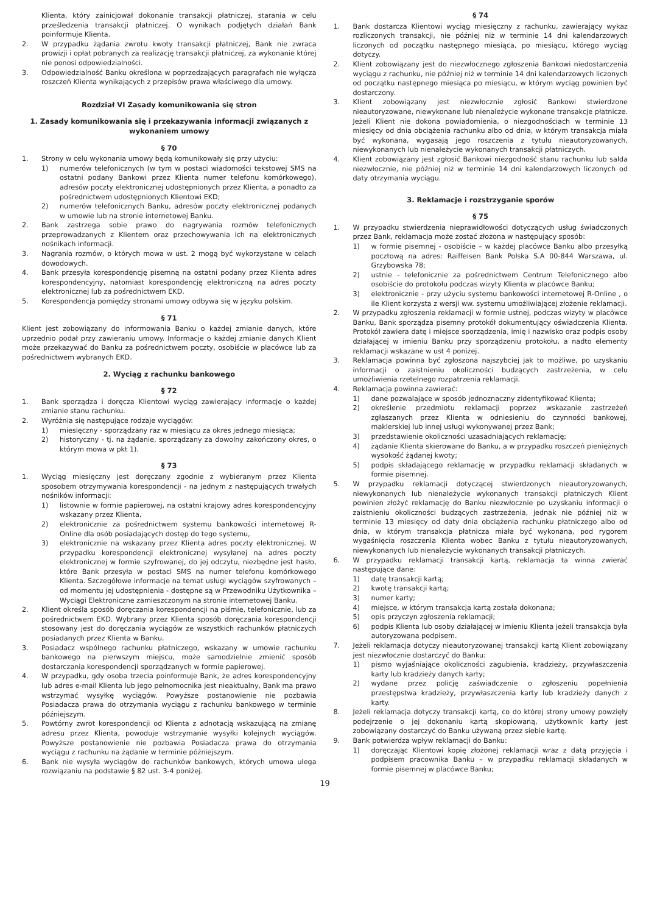Klienta, który zainicjował dokonanie transakcji płatniczej, starania w celu prześledzenia transakcji płatniczej. O wynikach podjętych działań Bank poinformuje Klienta.
2. W przypadku żądania zwrotu kwoty transakcji płatniczej, Bank nie zwraca prowizji i opłat pobranych za realizację transakcji płatniczej, za wykonanie której nie ponosi odpowiedzialności.
3. Odpowiedzialność Banku określona w poprzedzających paragrafach nie wyłącza roszczeń Klienta wynikających z przepisów prawa właściwego dla umowy.
Rozdział VI Zasady komunikowania się stron
1. Zasady komunikowania się i przekazywania informacji związanych z wykonaniem umowy
§ 70
1. Strony w celu wykonania umowy będą komunikowały się przy użyciu:
1) numerów telefonicznych (w tym w postaci wiadomości tekstowej SMS na ostatni podany Bankowi przez Klienta numer telefonu komórkowego), adresów poczty elektronicznej udostępnionych przez Klienta, a ponadto za pośrednictwem udostępnionych Klientowi EKD;
2) numerów telefonicznych Banku, adresów poczty elektronicznej podanych w umowie lub na stronie internetowej Banku.
2. Bank zastrzega sobie prawo do nagrywania rozmów telefonicznych przeprowadzanych z Klientem oraz przechowywania ich na elektronicznych nośnikach informacji.
3. Nagrania rozmów, o których mowa w ust. 2 mogą być wykorzystane w celach dowodowych.
4. Bank przesyła korespondencję pisemną na ostatni podany przez Klienta adres korespondencyjny, natomiast korespondencję elektroniczną na adres poczty elektronicznej lub za pośrednictwem EKD.
5. Korespondencja pomiędzy stronami umowy odbywa się w języku polskim.
§ 71
Klient jest zobowiązany do informowania Banku o każdej zmianie danych, które uprzednio podał przy zawieraniu umowy. Informacje o każdej zmianie danych Klient może przekazywać do Banku za pośrednictwem poczty, osobiście w placówce lub za pośrednictwem wybranych EKD.
2. Wyciąg z rachunku bankowego
§ 72
1. Bank sporządza i doręcza Klientowi wyciąg zawierający informacje o każdej zmianie stanu rachunku.
2. Wyróżnia się następujące rodzaje wyciągów:
1) miesięczny - sporządzany raz w miesiącu za okres jednego miesiąca;
2) historyczny - tj. na żądanie, sporządzany za dowolny zakończony okres, o którym mowa w pkt 1).
§ 73
1. Wyciąg miesięczny jest doręczany zgodnie z wybieranym przez Klienta sposobem otrzymywania korespondencji - na jednym z następujących trwałych nośników informacji:
1) listownie w formie papierowej, na ostatni krajowy adres korespondencyjny wskazany przez Klienta,
2) elektronicznie za pośrednictwem systemu bankowości internetowej R-Online dla osób posiadających dostęp do tego systemu,
3) elektronicznie na wskazany przez Klienta adres poczty elektronicznej. W przypadku korespondencji elektronicznej wysyłanej na adres poczty elektronicznej w formie szyfrowanej, do jej odczytu, niezbędne jest hasło, które Bank przesyła w postaci SMS na numer telefonu komórkowego Klienta. Szczegółowe informacje na temat usługi wyciągów szyfrowanych – od momentu jej udostępnienia - dostępne są w Przewodniku Użytkownika – Wyciągi Elektroniczne zamieszczonym na stronie internetowej Banku.
2. Klient określa sposób doręczania korespondencji na piśmie, telefonicznie, lub za pośrednictwem EKD. Wybrany przez Klienta sposób doręczania korespondencji stosowany jest do doręczania wyciągów ze wszystkich rachunków płatniczych posiadanych przez Klienta w Banku.
3. Posiadacz wspólnego rachunku płatniczego, wskazany w umowie rachunku bankowego na pierwszym miejscu, może samodzielnie zmienić sposób dostarczania korespondencji sporządzanych w formie papierowej.
4. W przypadku, gdy osoba trzecia poinformuje Bank, że adres korespondencyjny lub adres e-mail Klienta lub jego pełnomocnika jest nieaktualny, Bank ma prawo wstrzymać wysyłkę wyciągów. Powyższe postanowienie nie pozbawia Posiadacza prawa do otrzymania wyciągu z rachunku bankowego w terminie późniejszym.
5. Powtórny zwrot korespondencji od Klienta z adnotacją wskazującą na zmianę adresu przez Klienta, powoduje wstrzymanie wysyłki kolejnych wyciągów. Powyższe postanowienie nie pozbawia Posiadacza prawa do otrzymania wyciągu z rachunku na żądanie w terminie późniejszym.
6. Bank nie wysyła wyciągów do rachunków bankowych, których umowa ulega rozwiązaniu na podstawie § 82 ust. 3-4 poniżej.
§ 74
1. Bank dostarcza Klientowi wyciąg miesięczny z rachunku, zawierający wykaz rozliczonych transakcji, nie później niż w terminie 14 dni kalendarzowych liczonych od początku następnego miesiąca, po miesiącu, którego wyciąg dotyczy.
2. Klient zobowiązany jest do niezwłocznego zgłoszenia Bankowi niedostarczenia wyciągu z rachunku, nie później niż w terminie 14 dni kalendarzowych liczonych od początku następnego miesiąca po miesiącu, w którym wyciąg powinien być dostarczony.
3. Klient zobowiązany jest niezwłocznie zgłosić Bankowi stwierdzone nieautoryzowane, niewykonane lub nienależycie wykonane transakcje płatnicze. Jeżeli Klient nie dokona powiadomienia, o niezgodnościach w terminie 13 miesięcy od dnia obciążenia rachunku albo od dnia, w którym transakcja miała być wykonana, wygasają jego roszczenia z tytułu nieautoryzowanych, niewykonanych lub nienależycie wykonanych transakcji płatniczych.
4. Klient zobowiązany jest zgłosić Bankowi niezgodność stanu rachunku lub salda niezwłocznie, nie później niż w terminie 14 dni kalendarzowych liczonych od daty otrzymania wyciągu.
3. Reklamacje i rozstrzyganie sporów
§ 75
1. W przypadku stwierdzenia nieprawidłowości dotyczących usług świadczonych przez Bank, reklamacja może zostać złożona w następujący sposób:
1) w formie pisemnej - osobiście – w każdej placówce Banku albo przesyłką pocztową na adres: Raiffeisen Bank Polska S.A 00-844 Warszawa, ul. Grzybowska 78;
2) ustnie - telefonicznie za pośrednictwem Centrum Telefonicznego albo osobiście do protokołu podczas wizyty Klienta w placówce Banku;
3) elektronicznie - przy użyciu systemu bankowości internetowej R-Online , o ile Klient korzysta z wersji ww. systemu umożliwiającej złożenie reklamacji.
2. W przypadku zgłoszenia reklamacji w formie ustnej, podczas wizyty w placówce Banku, Bank sporządza pisemny protokół dokumentujący oświadczenia Klienta. Protokół zawiera datę i miejsce sporządzenia, imię i nazwisko oraz podpis osoby działającej w imieniu Banku przy sporządzeniu protokołu, a nadto elementy reklamacji wskazane w ust 4 poniżej.
3. Reklamacja powinna być zgłoszona najszybciej jak to możliwe, po uzyskaniu informacji o zaistnieniu okoliczności budzących zastrzeżenia, w celu umożliwienia rzetelnego rozpatrzenia reklamacji.
4. Reklamacja powinna zawierać:
1) dane pozwalające w sposób jednoznaczny zidentyfikować Klienta;
2) określenie przedmiotu reklamacji poprzez wskazanie zastrzeżeń zgłaszanych przez Klienta w odniesieniu do czynności bankowej, maklerskiej lub innej usługi wykonywanej przez Bank;
3) przedstawienie okoliczności uzasadniających reklamację;
4) żądanie Klienta skierowane do Banku, a w przypadku roszczeń pieniężnych wysokość żądanej kwoty;
5) podpis składającego reklamację w przypadku reklamacji składanych w formie pisemnej.
5. W przypadku reklamacji dotyczącej stwierdzonych nieautoryzowanych, niewykonanych lub nienależycie wykonanych transakcji płatniczych Klient powinien złożyć reklamację do Banku niezwłocznie po uzyskaniu informacji o zaistnieniu okoliczności budzących zastrzeżenia, jednak nie później niż w terminie 13 miesięcy od daty dnia obciążenia rachunku płatniczego albo od dnia, w którym transakcja płatnicza miała być wykonana, pod rygorem wygaśnięcia roszczenia Klienta wobec Banku z tytułu nieautoryzowanych, niewykonanych lub nienależycie wykonanych transakcji płatniczych.
6. W przypadku reklamacji transakcji kartą, reklamacja ta winna zwierać następujące dane:
1) datę transakcji kartą;
2) kwotę transakcji kartą;
3) numer karty;
4) miejsce, w którym transakcja kartą została dokonana;
5) opis przyczyn zgłoszenia reklamacji;
6) podpis Klienta lub osoby działającej w imieniu Klienta jeżeli transakcja była autoryzowana podpisem.
7. Jeżeli reklamacja dotyczy nieautoryzowanej transakcji kartą Klient zobowiązany jest niezwłocznie dostarczyć do Banku:
1) pismo wyjaśniające okoliczności zagubienia, kradzieży, przywłaszczenia karty lub kradzieży danych karty;
2) wydane przez policję zaświadczenie o zgłoszeniu popełnienia przestępstwa kradzieży, przywłaszczenia karty lub kradzieży danych z karty.
8. Jeżeli reklamacja dotyczy transakcji kartą, co do której strony umowy powzięły podejrzenie o jej dokonaniu kartą skopiowaną, użytkownik karty jest zobowiązany dostarczyć do Banku używaną przez siebie kartę.
9. Bank potwierdza wpływ reklamacji do Banku:
1) doręczając Klientowi kopię złożonej reklamacji wraz z datą przyjęcia i podpisem pracownika Banku – w przypadku reklamacji składanych w formie pisemnej w placówce Banku;
19